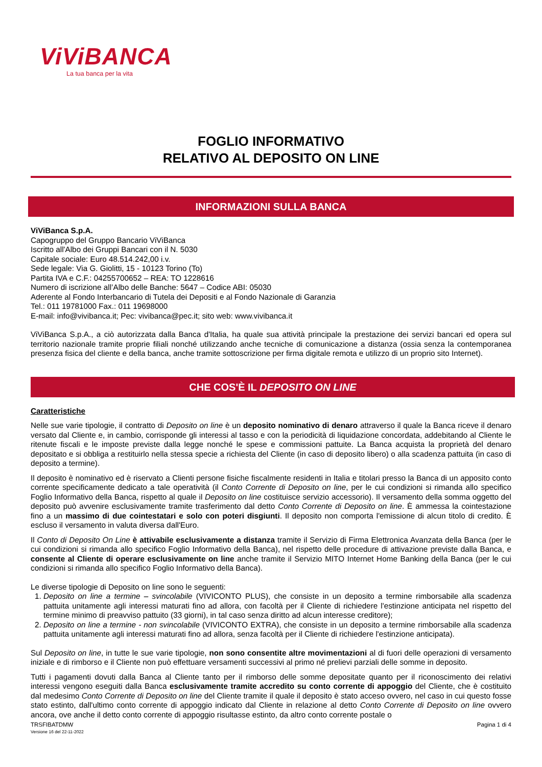ViViBANCA
La tua banca per la vita
FOGLIO INFORMATIVO
RELATIVO AL DEPOSITO ON LINE
INFORMAZIONI SULLA BANCA
ViViBanca S.p.A.
Capogruppo del Gruppo Bancario ViViBanca
Iscritto all'Albo dei Gruppi Bancari con il N. 5030
Capitale sociale: Euro 48.514.242,00 i.v.
Sede legale: Via G. Giolitti, 15 - 10123 Torino (To)
Partita IVA e C.F.: 04255700652 – REA: TO 1228616
Numero di iscrizione all’Albo delle Banche: 5647 – Codice ABI: 05030
Aderente al Fondo Interbancario di Tutela dei Depositi e al Fondo Nazionale di Garanzia
Tel.: 011 19781000 Fax.: 011 19698000
E-mail: info@vivibanca.it; Pec: vivibanca@pec.it; sito web: www.vivibanca.it
ViViBanca S.p.A., a ciò autorizzata dalla Banca d'Italia, ha quale sua attività principale la prestazione dei servizi bancari ed opera sul territorio nazionale tramite proprie filiali nonché utilizzando anche tecniche di comunicazione a distanza (ossia senza la contemporanea presenza fisica del cliente e della banca, anche tramite sottoscrizione per firma digitale remota e utilizzo di un proprio sito Internet).
CHE COS'È IL DEPOSITO ON LINE
Caratteristiche
Nelle sue varie tipologie, il contratto di Deposito on line è un deposito nominativo di denaro attraverso il quale la Banca riceve il denaro versato dal Cliente e, in cambio, corrisponde gli interessi al tasso e con la periodicità di liquidazione concordata, addebitando al Cliente le ritenute fiscali e le imposte previste dalla legge nonché le spese e commissioni pattuite. La Banca acquista la proprietà del denaro depositato e si obbliga a restituirlo nella stessa specie a richiesta del Cliente (in caso di deposito libero) o alla scadenza pattuita (in caso di deposito a termine).
Il deposito è nominativo ed è riservato a Clienti persone fisiche fiscalmente residenti in Italia e titolari presso la Banca di un apposito conto corrente specificamente dedicato a tale operatività (il Conto Corrente di Deposito on line, per le cui condizioni si rimanda allo specifico Foglio Informativo della Banca, rispetto al quale il Deposito on line costituisce servizio accessorio). Il versamento della somma oggetto del deposito può avvenire esclusivamente tramite trasferimento dal detto Conto Corrente di Deposito on line. È ammessa la cointestazione fino a un massimo di due cointestatari e solo con poteri disgiunti. Il deposito non comporta l'emissione di alcun titolo di credito. È escluso il versamento in valuta diversa dall'Euro.
Il Conto di Deposito On Line è attivabile esclusivamente a distanza tramite il Servizio di Firma Elettronica Avanzata della Banca (per le cui condizioni si rimanda allo specifico Foglio Informativo della Banca), nel rispetto delle procedure di attivazione previste dalla Banca, e consente al Cliente di operare esclusivamente on line anche tramite il Servizio MITO Internet Home Banking della Banca (per le cui condizioni si rimanda allo specifico Foglio Informativo della Banca).
Le diverse tipologie di Deposito on line sono le seguenti:
1. Deposito on line a termine – svincolabile (VIVICONTO PLUS), che consiste in un deposito a termine rimborsabile alla scadenza pattuita unitamente agli interessi maturati fino ad allora, con facoltà per il Cliente di richiedere l'estinzione anticipata nel rispetto del termine minimo di preavviso pattuito (33 giorni), in tal caso senza diritto ad alcun interesse creditore);
2. Deposito on line a termine - non svincolabile (VIVICONTO EXTRA), che consiste in un deposito a termine rimborsabile alla scadenza pattuita unitamente agli interessi maturati fino ad allora, senza facoltà per il Cliente di richiedere l'estinzione anticipata).
Sul Deposito on line, in tutte le sue varie tipologie, non sono consentite altre movimentazioni al di fuori delle operazioni di versamento iniziale e di rimborso e il Cliente non può effettuare versamenti successivi al primo né prelievi parziali delle somme in deposito.
Tutti i pagamenti dovuti dalla Banca al Cliente tanto per il rimborso delle somme depositate quanto per il riconoscimento dei relativi interessi vengono eseguiti dalla Banca esclusivamente tramite accredito su conto corrente di appoggio del Cliente, che è costituito dal medesimo Conto Corrente di Deposito on line del Cliente tramite il quale il deposito è stato acceso ovvero, nel caso in cui questo fosse stato estinto, dall'ultimo conto corrente di appoggio indicato dal Cliente in relazione al detto Conto Corrente di Deposito on line ovvero ancora, ove anche il detto conto corrente di appoggio risultasse estinto, da altro conto corrente postale o
TRSFIBATDMW
Versione 16 del 22-11-2022
Pagina 1 di 4